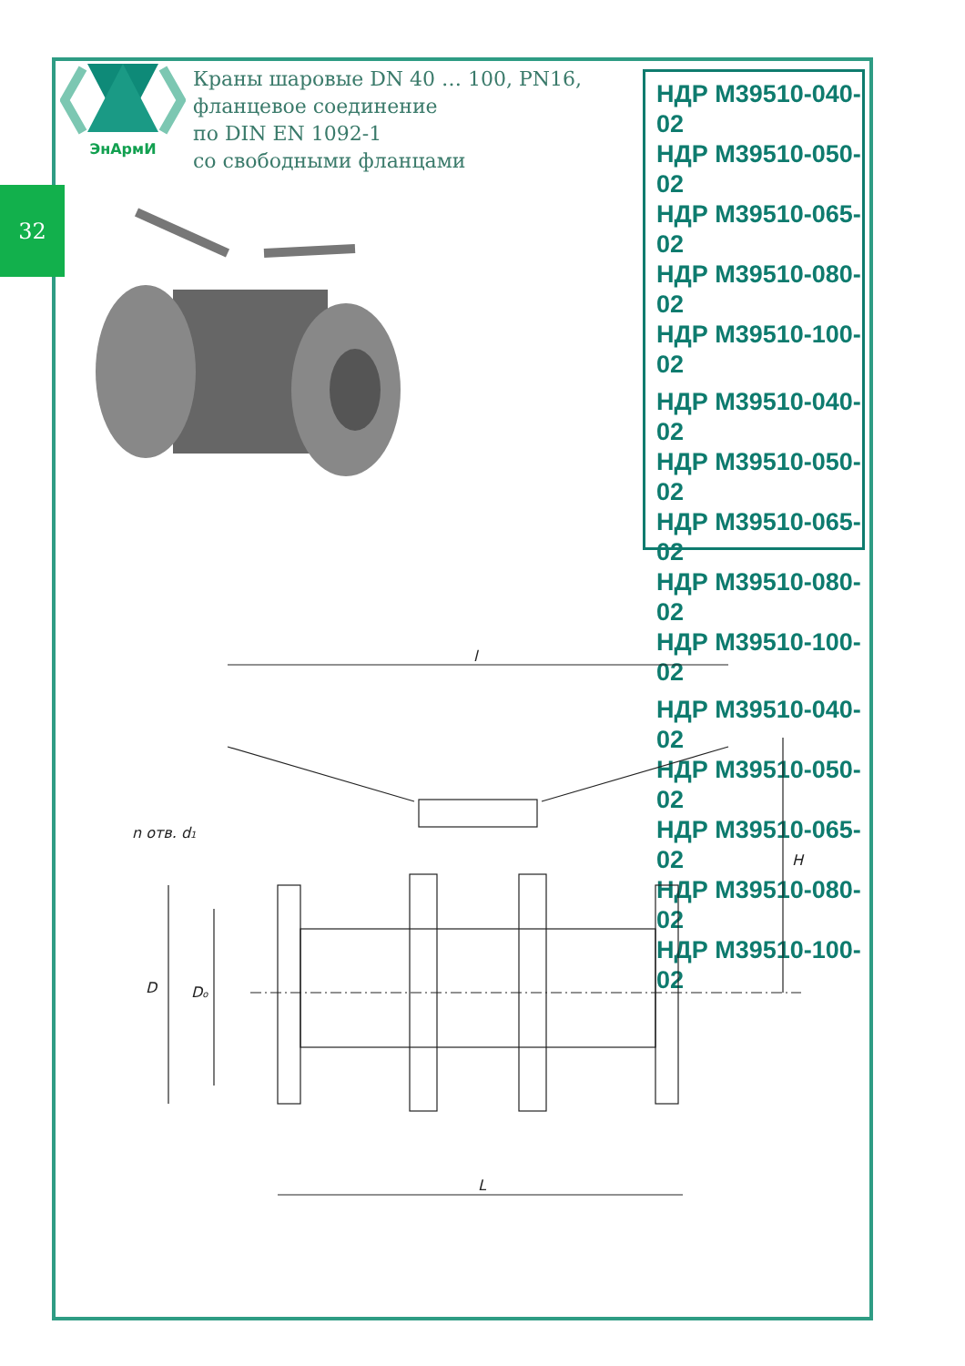32
ЭнАрмИ
Краны шаровые DN 40 … 100, PN16,
фланцевое соединение
по DIN EN 1092-1
со свободными фланцами
НДР М39510-040-02
НДР М39510-050-02
НДР М39510-065-02
НДР М39510-080-02
НДР М39510-100-02
НДР М39510-040-02
НДР М39510-050-02
НДР М39510-065-02
НДР М39510-080-02
НДР М39510-100-02
НДР М39510-040-02
НДР М39510-050-02
НДР М39510-065-02
НДР М39510-080-02
НДР М39510-100-02
l
L
H
D
Do
n отв. d1